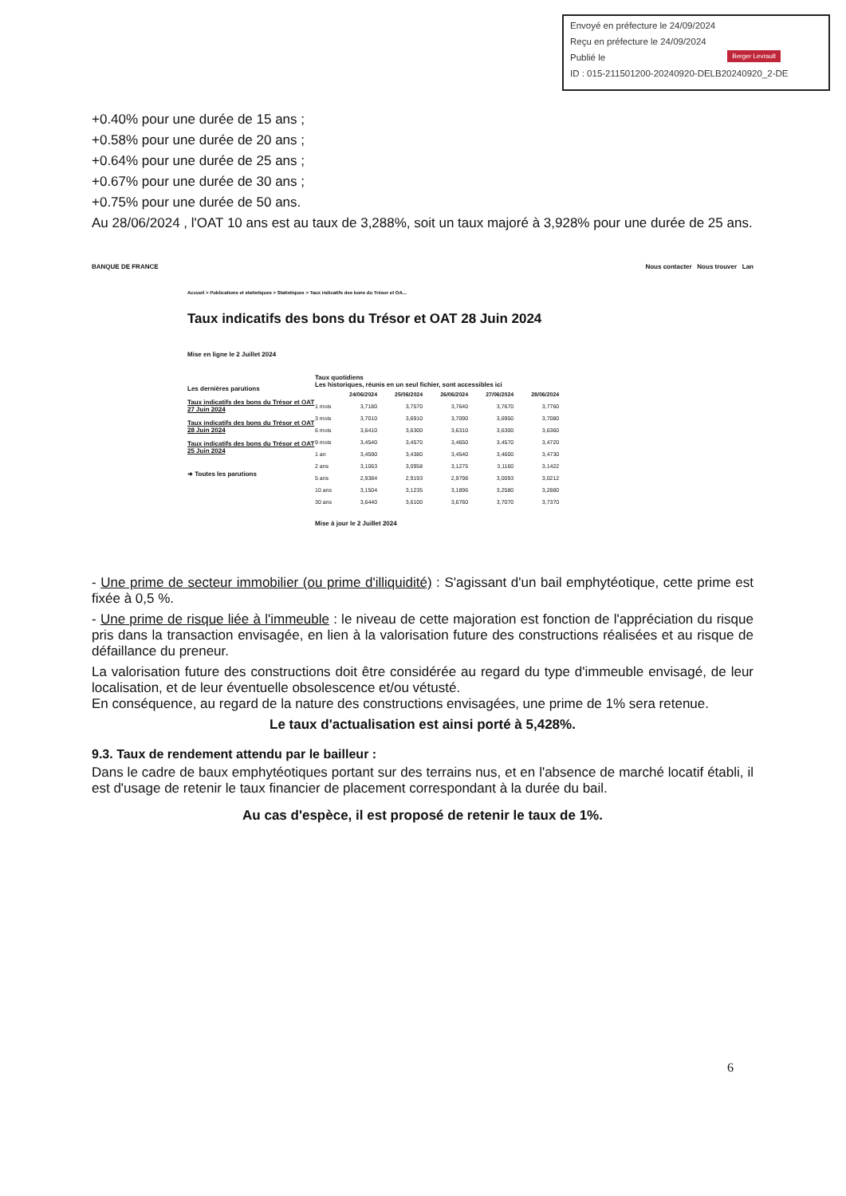Envoyé en préfecture le 24/09/2024
Reçu en préfecture le 24/09/2024
Publié le
ID : 015-211501200-20240920-DELB20240920_2-DE
Berger Levrault
+0.40% pour une durée de 15 ans ;
+0.58% pour une durée de 20 ans ;
+0.64% pour une durée de 25 ans ;
+0.67% pour une durée de 30 ans ;
+0.75% pour une durée de 50 ans.
Au 28/06/2024 , l'OAT 10 ans est au taux de 3,288%, soit un taux majoré à 3,928% pour une durée de 25 ans.
BANQUE DE FRANCE Nous contacter Nous trouver Lan
Accueil > Publications et statistiques > Statistiques > Taux indicatifs des bons du Trésor et OA...
Taux indicatifs des bons du Trésor et OAT 28 Juin 2024
Mise en ligne le 2 Juillet 2024
Les dernières parutions
Taux indicatifs des bons du Trésor et OAT 27 Juin 2024
Taux indicatifs des bons du Trésor et OAT 28 Juin 2024
Taux indicatifs des bons du Trésor et OAT 25 Juin 2024
➜ Toutes les parutions
Taux quotidiens
Les historiques, réunis en un seul fichier, sont accessibles ici
| | 24/06/2024 | 25/06/2024 | 26/06/2024 | 27/06/2024 | 28/06/2024 |
| --- | --- | --- | --- | --- | --- |
| 1 mois | 3,7180 | 3,7570 | 3,7640 | 3,7670 | 3,7760 |
| 3 mois | 3,7010 | 3,6910 | 3,7090 | 3,6950 | 3,7080 |
| 6 mois | 3,6410 | 3,6300 | 3,6310 | 3,6300 | 3,6360 |
| 9 mois | 3,4540 | 3,4570 | 3,4650 | 3,4570 | 3,4720 |
| 1 an | 3,4590 | 3,4380 | 3,4540 | 3,4600 | 3,4730 |
| 2 ans | 3,1063 | 3,0958 | 3,1275 | 3,1160 | 3,1422 |
| 5 ans | 2,9384 | 2,9193 | 2,9798 | 3,0093 | 3,0212 |
| 10 ans | 3,1504 | 3,1235 | 3,1896 | 3,2580 | 3,2880 |
| 30 ans | 3,6440 | 3,6100 | 3,6760 | 3,7070 | 3,7370 |
Mise à jour le 2 Juillet 2024
- Une prime de secteur immobilier (ou prime d'illiquidité) : S'agissant d'un bail emphytéotique, cette prime est fixée à 0,5 %.
- Une prime de risque liée à l'immeuble : le niveau de cette majoration est fonction de l'appréciation du risque pris dans la transaction envisagée, en lien à la valorisation future des constructions réalisées et au risque de défaillance du preneur.
La valorisation future des constructions doit être considérée au regard du type d'immeuble envisagé, de leur localisation, et de leur éventuelle obsolescence et/ou vétusté.
En conséquence, au regard de la nature des constructions envisagées, une prime de 1% sera retenue.
Le taux d'actualisation est ainsi porté à 5,428%.
9.3. Taux de rendement attendu par le bailleur :
Dans le cadre de baux emphytéotiques portant sur des terrains nus, et en l'absence de marché locatif établi, il est d'usage de retenir le taux financier de placement correspondant à la durée du bail.
Au cas d'espèce, il est proposé de retenir le taux de 1%.
6